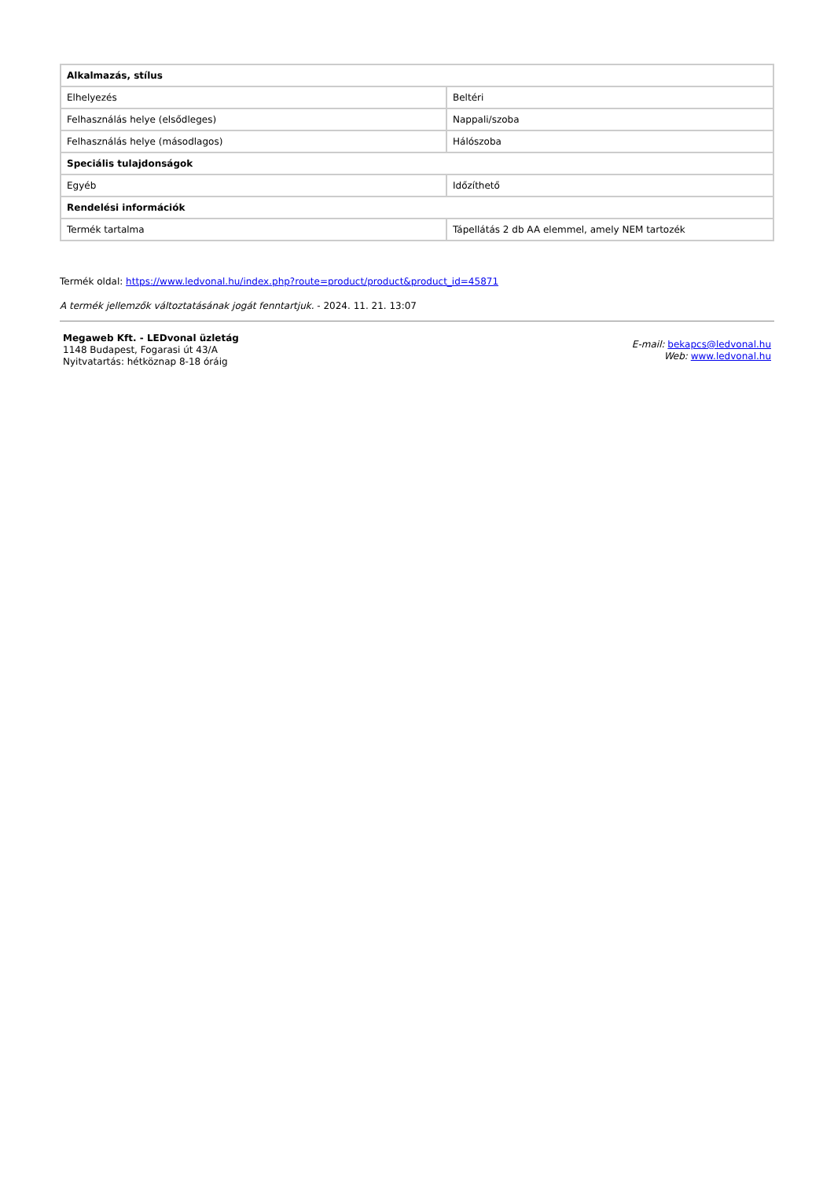| Alkalmazás, stílus | |
| --- | --- |
| Elhelyezés | Beltéri |
| Felhasználás helye (elsődleges) | Nappali/szoba |
| Felhasználás helye (másodlagos) | Hálószoba |
| Speciális tulajdonságok | |
| Egyéb | Időzíthető |
| Rendelési információk | |
| Termék tartalma | Tápellátás 2 db AA elemmel, amely NEM tartozék |
Termék oldal: https://www.ledvonal.hu/index.php?route=product/product&product_id=45871
A termék jellemzők változtatásának jogát fenntartjuk. - 2024. 11. 21. 13:07
Megaweb Kft. - LEDvonal üzletág
1148 Budapest, Fogarasi út 43/A
Nyitvatartás: hétköznap 8-18 óráig
E-mail: bekapcs@ledvonal.hu
Web: www.ledvonal.hu